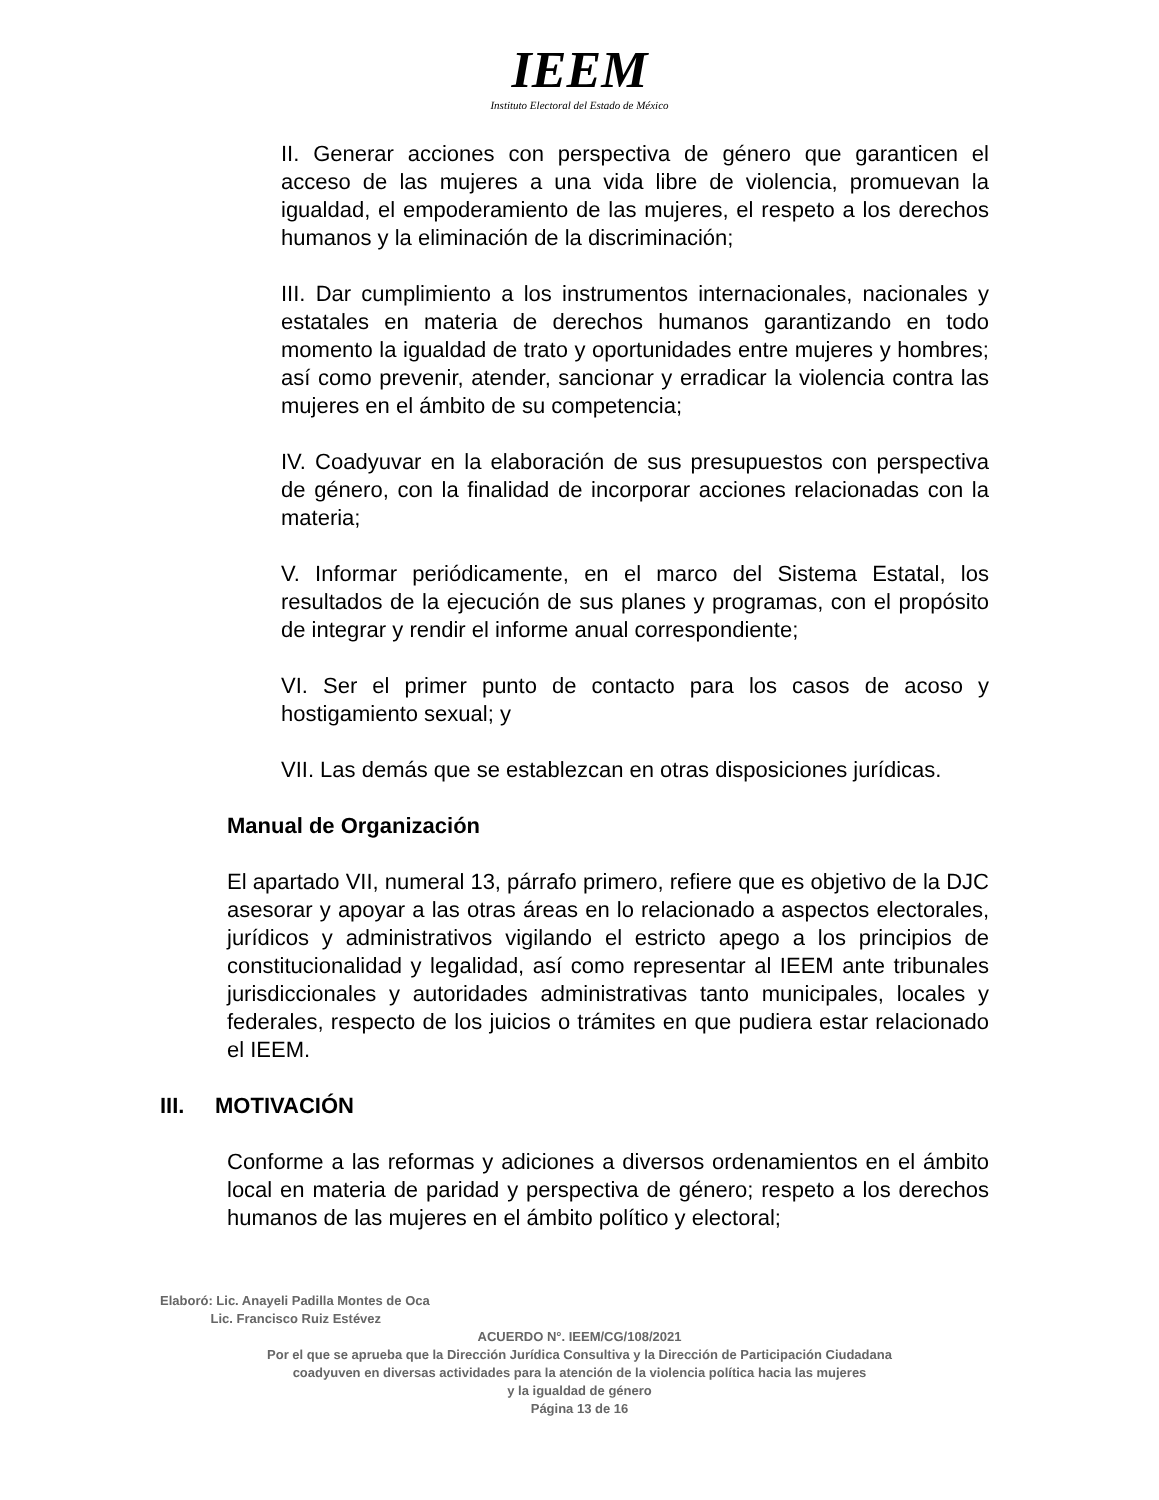IEEM
Instituto Electoral del Estado de México
II. Generar acciones con perspectiva de género que garanticen el acceso de las mujeres a una vida libre de violencia, promuevan la igualdad, el empoderamiento de las mujeres, el respeto a los derechos humanos y la eliminación de la discriminación;
III. Dar cumplimiento a los instrumentos internacionales, nacionales y estatales en materia de derechos humanos garantizando en todo momento la igualdad de trato y oportunidades entre mujeres y hombres; así como prevenir, atender, sancionar y erradicar la violencia contra las mujeres en el ámbito de su competencia;
IV. Coadyuvar en la elaboración de sus presupuestos con perspectiva de género, con la finalidad de incorporar acciones relacionadas con la materia;
V. Informar periódicamente, en el marco del Sistema Estatal, los resultados de la ejecución de sus planes y programas, con el propósito de integrar y rendir el informe anual correspondiente;
VI. Ser el primer punto de contacto para los casos de acoso y hostigamiento sexual; y
VII. Las demás que se establezcan en otras disposiciones jurídicas.
Manual de Organización
El apartado VII, numeral 13, párrafo primero, refiere que es objetivo de la DJC asesorar y apoyar a las otras áreas en lo relacionado a aspectos electorales, jurídicos y administrativos vigilando el estricto apego a los principios de constitucionalidad y legalidad, así como representar al IEEM ante tribunales jurisdiccionales y autoridades administrativas tanto municipales, locales y federales, respecto de los juicios o trámites en que pudiera estar relacionado el IEEM.
III. MOTIVACIÓN
Conforme a las reformas y adiciones a diversos ordenamientos en el ámbito local en materia de paridad y perspectiva de género; respeto a los derechos humanos de las mujeres en el ámbito político y electoral;
Elaboró: Lic. Anayeli Padilla Montes de Oca
Lic. Francisco Ruiz Estévez
ACUERDO N°. IEEM/CG/108/2021
Por el que se aprueba que la Dirección Jurídica Consultiva y la Dirección de Participación Ciudadana
coadyuven en diversas actividades para la atención de la violencia política hacia las mujeres
y la igualdad de género
Página 13 de 16